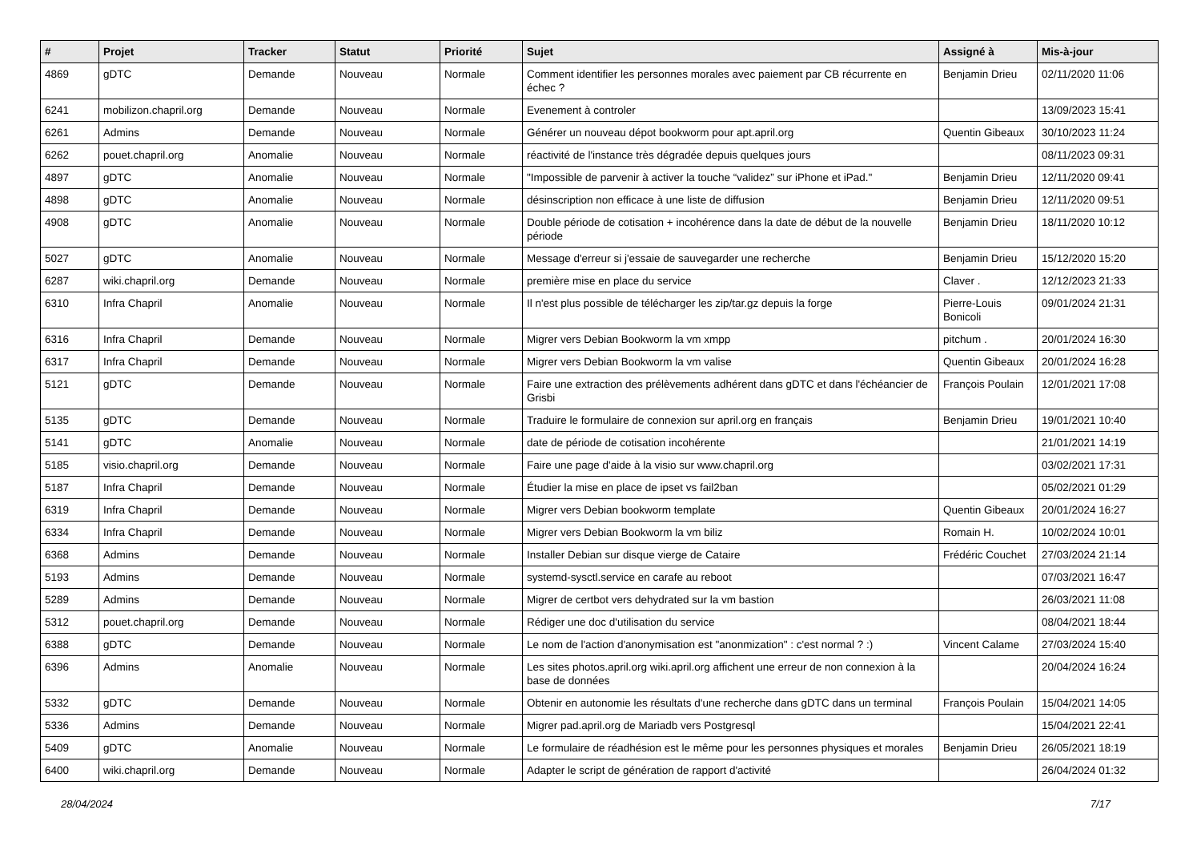| # | Projet | Tracker | Statut | Priorité | Sujet | Assigné à | Mis-à-jour |
| --- | --- | --- | --- | --- | --- | --- | --- |
| 4869 | gDTC | Demande | Nouveau | Normale | Comment identifier les personnes morales avec paiement par CB récurrente en échec ? | Benjamin Drieu | 02/11/2020 11:06 |
| 6241 | mobilizon.chapril.org | Demande | Nouveau | Normale | Evenement à controler | | 13/09/2023 15:41 |
| 6261 | Admins | Demande | Nouveau | Normale | Générer un nouveau dépot bookworm pour apt.april.org | Quentin Gibeaux | 30/10/2023 11:24 |
| 6262 | pouet.chapril.org | Anomalie | Nouveau | Normale | réactivité de l'instance très dégradée depuis quelques jours | | 08/11/2023 09:31 |
| 4897 | gDTC | Anomalie | Nouveau | Normale | "Impossible de parvenir à activer la touche “validez” sur iPhone et iPad." | Benjamin Drieu | 12/11/2020 09:41 |
| 4898 | gDTC | Anomalie | Nouveau | Normale | désinscription non efficace à une liste de diffusion | Benjamin Drieu | 12/11/2020 09:51 |
| 4908 | gDTC | Anomalie | Nouveau | Normale | Double période de cotisation + incohérence dans la date de début de la nouvelle période | Benjamin Drieu | 18/11/2020 10:12 |
| 5027 | gDTC | Anomalie | Nouveau | Normale | Message d'erreur si j'essaie de sauvegarder une recherche | Benjamin Drieu | 15/12/2020 15:20 |
| 6287 | wiki.chapril.org | Demande | Nouveau | Normale | première mise en place du service | Claver . | 12/12/2023 21:33 |
| 6310 | Infra Chapril | Anomalie | Nouveau | Normale | Il n'est plus possible de télécharger les zip/tar.gz depuis la forge | Pierre-Louis Bonicoli | 09/01/2024 21:31 |
| 6316 | Infra Chapril | Demande | Nouveau | Normale | Migrer vers Debian Bookworm la vm xmpp | pitchum . | 20/01/2024 16:30 |
| 6317 | Infra Chapril | Demande | Nouveau | Normale | Migrer vers Debian Bookworm la vm valise | Quentin Gibeaux | 20/01/2024 16:28 |
| 5121 | gDTC | Demande | Nouveau | Normale | Faire une extraction des prélèvements adhérent dans gDTC et dans l'échéancier de Grisbi | François Poulain | 12/01/2021 17:08 |
| 5135 | gDTC | Demande | Nouveau | Normale | Traduire le formulaire de connexion sur april.org en français | Benjamin Drieu | 19/01/2021 10:40 |
| 5141 | gDTC | Anomalie | Nouveau | Normale | date de période de cotisation incohérente | | 21/01/2021 14:19 |
| 5185 | visio.chapril.org | Demande | Nouveau | Normale | Faire une page d'aide à la visio sur www.chapril.org | | 03/02/2021 17:31 |
| 5187 | Infra Chapril | Demande | Nouveau | Normale | Étudier la mise en place de ipset vs fail2ban | | 05/02/2021 01:29 |
| 6319 | Infra Chapril | Demande | Nouveau | Normale | Migrer vers Debian bookworm template | Quentin Gibeaux | 20/01/2024 16:27 |
| 6334 | Infra Chapril | Demande | Nouveau | Normale | Migrer vers Debian Bookworm la vm biliz | Romain H. | 10/02/2024 10:01 |
| 6368 | Admins | Demande | Nouveau | Normale | Installer Debian sur disque vierge de Cataire | Frédéric Couchet | 27/03/2024 21:14 |
| 5193 | Admins | Demande | Nouveau | Normale | systemd-sysctl.service en carafe au reboot | | 07/03/2021 16:47 |
| 5289 | Admins | Demande | Nouveau | Normale | Migrer de certbot vers dehydrated sur la vm bastion | | 26/03/2021 11:08 |
| 5312 | pouet.chapril.org | Demande | Nouveau | Normale | Rédiger une doc d'utilisation du service | | 08/04/2021 18:44 |
| 6388 | gDTC | Demande | Nouveau | Normale | Le nom de l'action d'anonymisation est "anonmization" : c'est normal ? :) | Vincent Calame | 27/03/2024 15:40 |
| 6396 | Admins | Anomalie | Nouveau | Normale | Les sites photos.april.org wiki.april.org affichent une erreur de non connexion à la base de données | | 20/04/2024 16:24 |
| 5332 | gDTC | Demande | Nouveau | Normale | Obtenir en autonomie les résultats d'une recherche dans gDTC dans un terminal | François Poulain | 15/04/2021 14:05 |
| 5336 | Admins | Demande | Nouveau | Normale | Migrer pad.april.org de Mariadb vers Postgresql | | 15/04/2021 22:41 |
| 5409 | gDTC | Anomalie | Nouveau | Normale | Le formulaire de réadhésion est le même pour les personnes physiques et morales | Benjamin Drieu | 26/05/2021 18:19 |
| 6400 | wiki.chapril.org | Demande | Nouveau | Normale | Adapter le script de génération de rapport d'activité | | 26/04/2024 01:32 |
28/04/2024 7/17